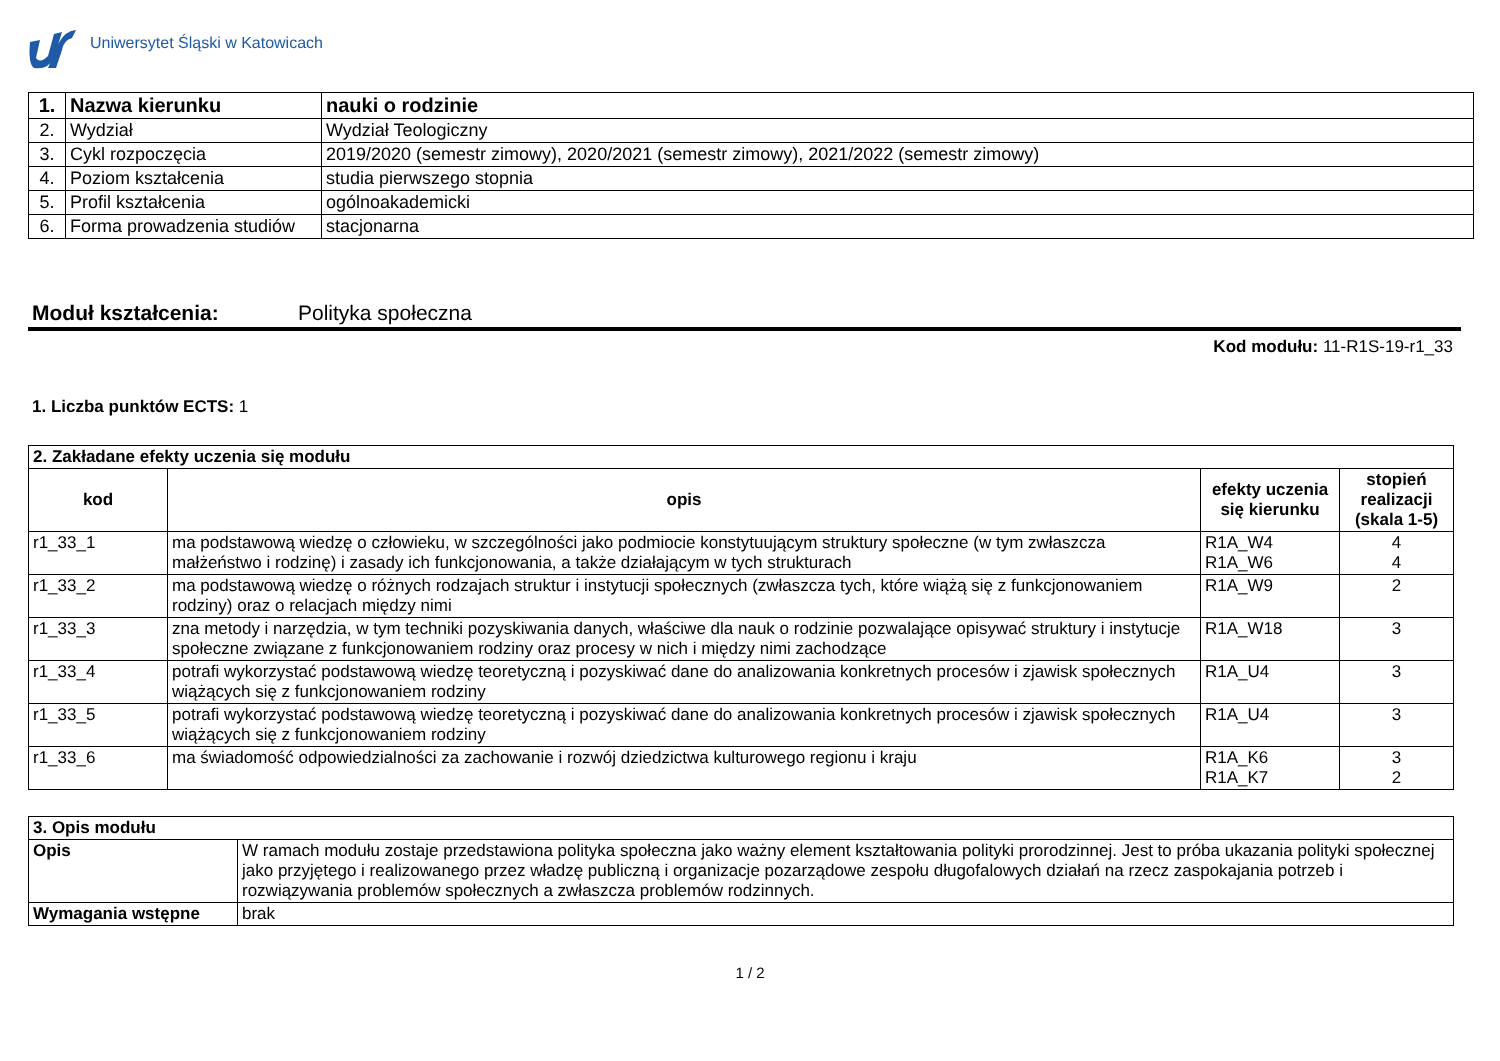Uniwersytet Śląski w Katowicach
| 1. | Nazwa kierunku | nauki o rodzinie |
| 2. | Wydział | Wydział Teologiczny |
| 3. | Cykl rozpoczęcia | 2019/2020 (semestr zimowy), 2020/2021 (semestr zimowy), 2021/2022 (semestr zimowy) |
| 4. | Poziom kształcenia | studia pierwszego stopnia |
| 5. | Profil kształcenia | ogólnoakademicki |
| 6. | Forma prowadzenia studiów | stacjonarna |
Moduł kształcenia: Polityka społeczna
Kod modułu: 11-R1S-19-r1_33
1. Liczba punktów ECTS: 1
| 2. Zakładane efekty uczenia się modułu | | | |
| kod | opis | efekty uczenia się kierunku | stopień realizacji (skala 1-5) |
| r1_33_1 | ma podstawową wiedzę o człowieku, w szczególności jako podmiocie konstytuującym struktury społeczne (w tym zwłaszcza małżeństwo i rodzinę) i zasady ich funkcjonowania, a także działającym w tych strukturach | R1A_W4 R1A_W6 | 4 4 |
| r1_33_2 | ma podstawową wiedzę o różnych rodzajach struktur i instytucji społecznych (zwłaszcza tych, które wiążą się z funkcjonowaniem rodziny) oraz o relacjach między nimi | R1A_W9 | 2 |
| r1_33_3 | zna metody i narzędzia, w tym techniki pozyskiwania danych, właściwe dla nauk o rodzinie pozwalające opisywać struktury i instytucje społeczne związane z funkcjonowaniem rodziny oraz procesy w nich i między nimi zachodzące | R1A_W18 | 3 |
| r1_33_4 | potrafi wykorzystać podstawową wiedzę teoretyczną i pozyskiwać dane do analizowania konkretnych procesów i zjawisk społecznych wiążących się z funkcjonowaniem rodziny | R1A_U4 | 3 |
| r1_33_5 | potrafi wykorzystać podstawową wiedzę teoretyczną i pozyskiwać dane do analizowania konkretnych procesów i zjawisk społecznych wiążących się z funkcjonowaniem rodziny | R1A_U4 | 3 |
| r1_33_6 | ma świadomość odpowiedzialności za zachowanie i rozwój dziedzictwa kulturowego regionu i kraju | R1A_K6 R1A_K7 | 3 2 |
| 3. Opis modułu | |
| Opis | W ramach modułu zostaje przedstawiona polityka społeczna jako ważny element kształtowania polityki prorodzinnej. Jest to próba ukazania polityki społecznej jako przyjętego i realizowanego przez władzę publiczną i organizacje pozarządowe zespołu długofalowych działań na rzecz zaspokajania potrzeb i rozwiązywania problemów społecznych a zwłaszcza problemów rodzinnych. |
| Wymagania wstępne | brak |
1 / 2